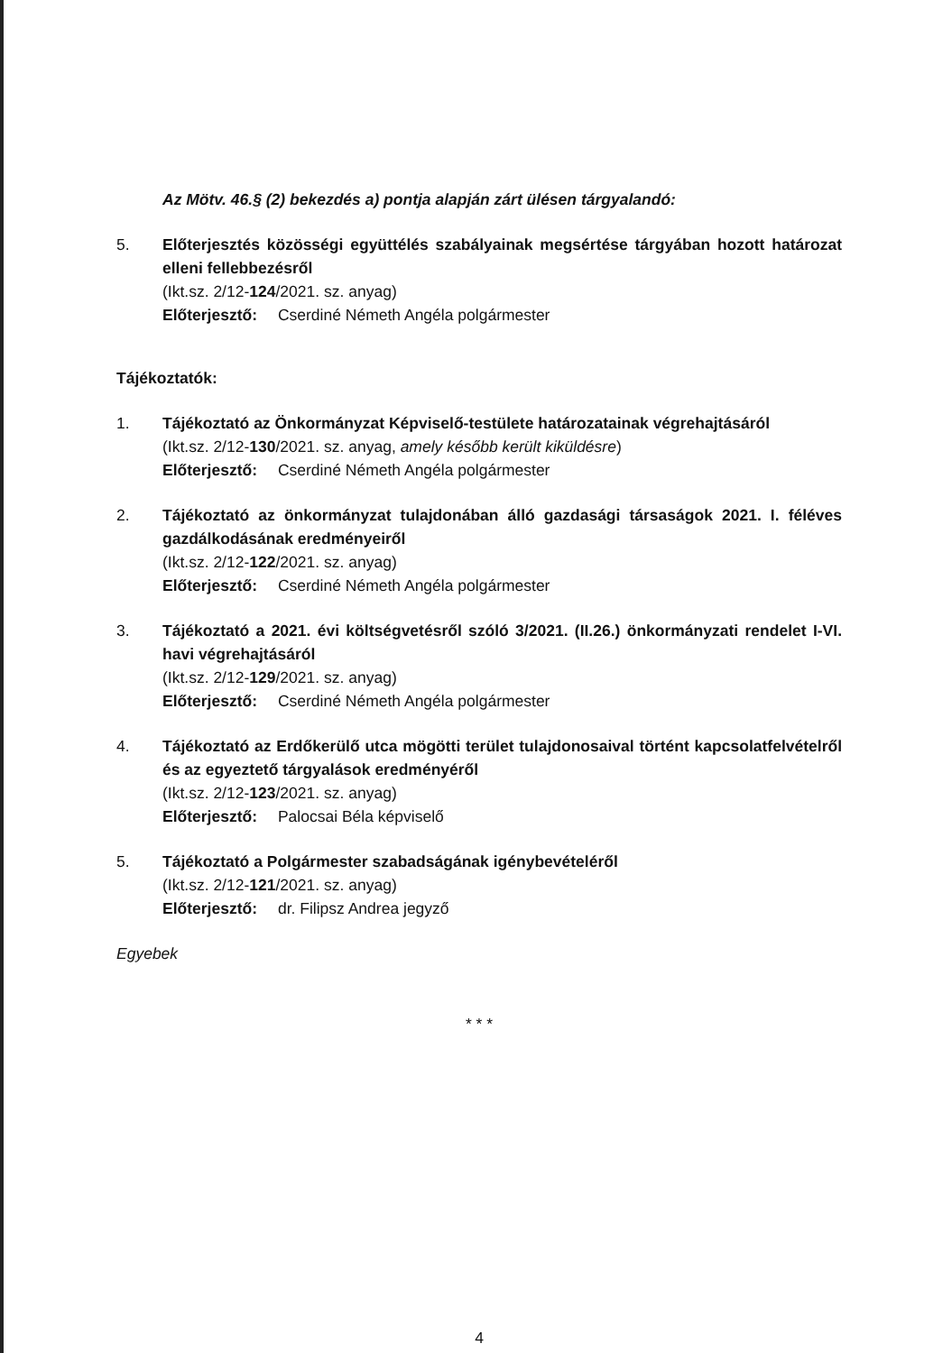Az Mötv. 46.§ (2) bekezdés a) pontja alapján zárt ülésen tárgyalandó:
5. Előterjesztés közösségi együttélés szabályainak megsértése tárgyában hozott határozat elleni fellebbezésről
(Ikt.sz. 2/12-124/2021. sz. anyag)
Előterjesztő: Cserdiné Németh Angéla polgármester
Tájékoztatók:
1. Tájékoztató az Önkormányzat Képviselő-testülete határozatainak végrehajtásáról
(Ikt.sz. 2/12-130/2021. sz. anyag, amely később került kiküldésre)
Előterjesztő: Cserdiné Németh Angéla polgármester
2. Tájékoztató az önkormányzat tulajdonában álló gazdasági társaságok 2021. I. féléves gazdálkodásának eredményeiről
(Ikt.sz. 2/12-122/2021. sz. anyag)
Előterjesztő: Cserdiné Németh Angéla polgármester
3. Tájékoztató a 2021. évi költségvetésről szóló 3/2021. (II.26.) önkormányzati rendelet I-VI. havi végrehajtásáról
(Ikt.sz. 2/12-129/2021. sz. anyag)
Előterjesztő: Cserdiné Németh Angéla polgármester
4. Tájékoztató az Erdőkerülő utca mögötti terület tulajdonosaival történt kapcsolatfelvételről és az egyeztető tárgyalások eredményéről
(Ikt.sz. 2/12-123/2021. sz. anyag)
Előterjesztő: Palocsai Béla képviselő
5. Tájékoztató a Polgármester szabadságának igénybevételéről
(Ikt.sz. 2/12-121/2021. sz. anyag)
Előterjesztő: dr. Filipsz Andrea jegyző
Egyebek
* * *
4